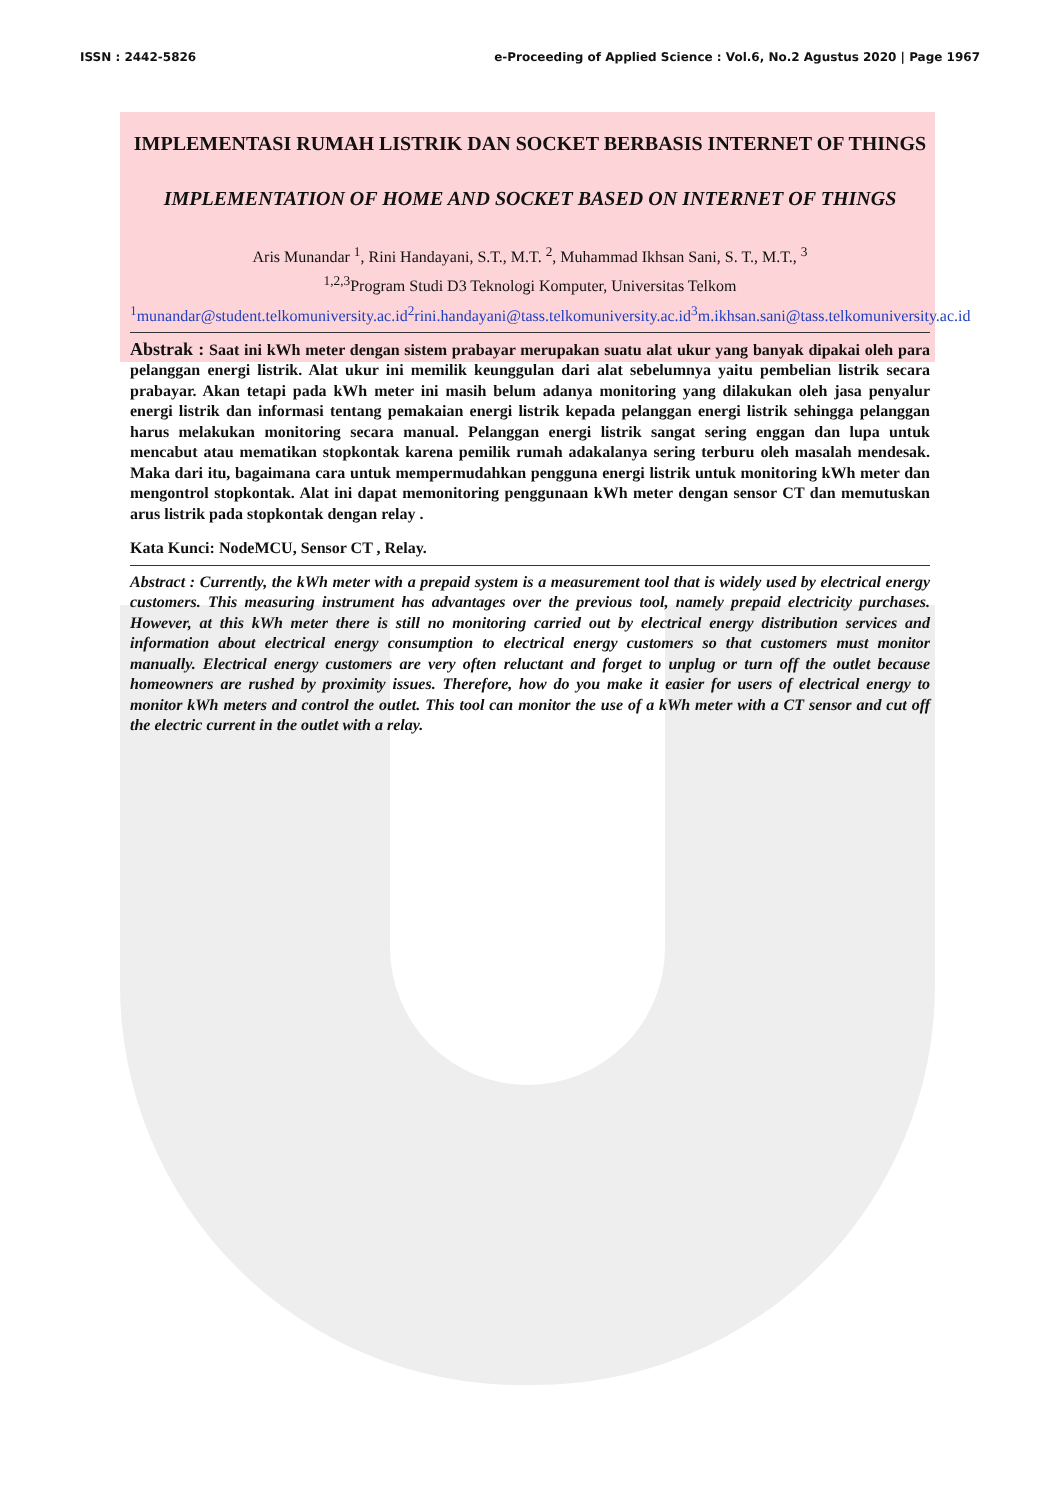ISSN : 2442-5826 e-Proceeding of Applied Science : Vol.6, No.2 Agustus 2020 | Page 1967
IMPLEMENTASI RUMAH LISTRIK DAN SOCKET BERBASIS INTERNET OF THINGS
IMPLEMENTATION OF HOME AND SOCKET BASED ON INTERNET OF THINGS
Aris Munandar <sup>1</sup>, Rini Handayani, S.T., M.T. <sup>2</sup>, Muhammad Ikhsan Sani, S. T., M.T., <sup>3</sup>
<sup>1,2,3</sup>Program Studi D3 Teknologi Komputer, Universitas Telkom
<sup>1</sup> munandar@student.telkomuniversity.ac.id <sup>2</sup>rini.handayani@tass.telkomuniversity.ac.id <sup>3</sup>m.ikhsan.sani@tass.telkomuniversity.ac.id
Abstrak : Saat ini kWh meter dengan sistem prabayar merupakan suatu alat ukur yang banyak dipakai oleh para pelanggan energi listrik. Alat ukur ini memilik keunggulan dari alat sebelumnya yaitu pembelian listrik secara prabayar. Akan tetapi pada kWh meter ini masih belum adanya monitoring yang dilakukan oleh jasa penyalur energi listrik dan informasi tentang pemakaian energi listrik kepada pelanggan energi listrik sehingga pelanggan harus melakukan monitoring secara manual. Pelanggan energi listrik sangat sering enggan dan lupa untuk mencabut atau mematikan stopkontak karena pemilik rumah adakalanya sering terburu oleh masalah mendesak. Maka dari itu, bagaimana cara untuk mempermudahkan pengguna energi listrik untuk monitoring kWh meter dan mengontrol stopkontak. Alat ini dapat memonitoring penggunaan kWh meter dengan sensor CT dan memutuskan arus listrik pada stopkontak dengan relay .
Kata Kunci: NodeMCU, Sensor CT , Relay.
Abstract : Currently, the kWh meter with a prepaid system is a measurement tool that is widely used by electrical energy customers. This measuring instrument has advantages over the previous tool, namely prepaid electricity purchases. However, at this kWh meter there is still no monitoring carried out by electrical energy distribution services and information about electrical energy consumption to electrical energy customers so that customers must monitor manually. Electrical energy customers are very often reluctant and forget to unplug or turn off the outlet because homeowners are rushed by proximity issues. Therefore, how do you make it easier for users of electrical energy to monitor kWh meters and control the outlet. This tool can monitor the use of a kWh meter with a CT sensor and cut off the electric current in the outlet with a relay.